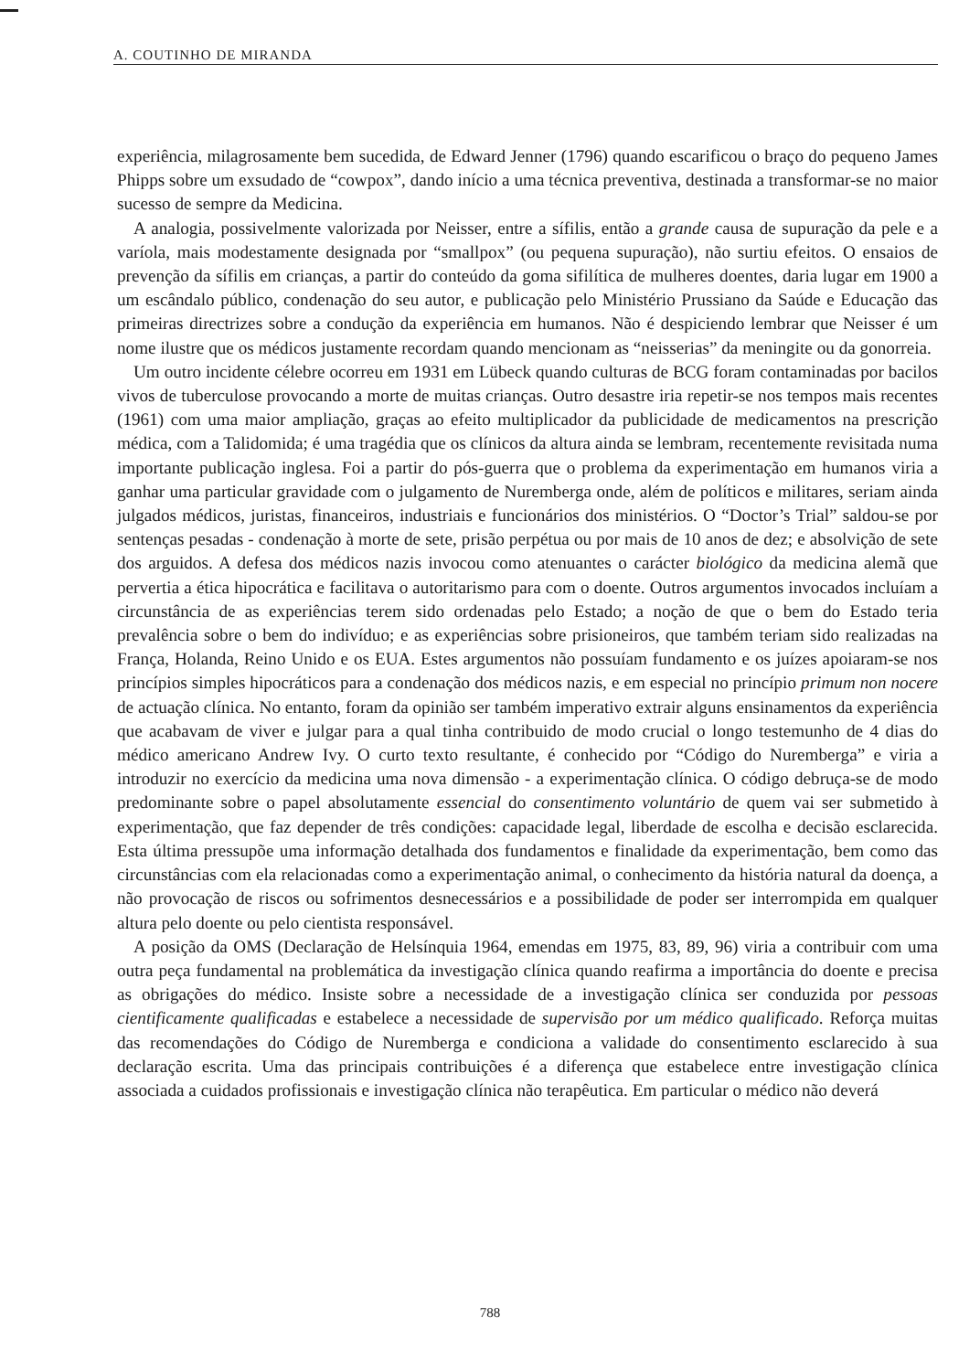A. COUTINHO DE MIRANDA
experiência, milagrosamente bem sucedida, de Edward Jenner (1796) quando escarificou o braço do pequeno James Phipps sobre um exsudado de “cowpox”, dando início a uma técnica preventiva, destinada a transformar-se no maior sucesso de sempre da Medicina.
A analogia, possivelmente valorizada por Neisser, entre a sífilis, então a grande causa de supuração da pele e a varíola, mais modestamente designada por “smallpox” (ou pequena supuração), não surtiu efeitos. O ensaios de prevenção da sífilis em crianças, a partir do conteúdo da goma sifilítica de mulheres doentes, daria lugar em 1900 a um escândalo público, condenação do seu autor, e publicação pelo Ministério Prussiano da Saúde e Educação das primeiras directrizes sobre a condução da experiência em humanos. Não é despiciendo lembrar que Neisser é um nome ilustre que os médicos justamente recordam quando mencionam as “neisserias” da meningite ou da gonorreia.
Um outro incidente célebre ocorreu em 1931 em Lübeck quando culturas de BCG foram contaminadas por bacilos vivos de tuberculose provocando a morte de muitas crianças. Outro desastre iria repetir-se nos tempos mais recentes (1961) com uma maior ampliação, graças ao efeito multiplicador da publicidade de medicamentos na prescrição médica, com a Talidomida; é uma tragédia que os clínicos da altura ainda se lembram, recentemente revisitada numa importante publicação inglesa. Foi a partir do pós-guerra que o problema da experimentação em humanos viria a ganhar uma particular gravidade com o julgamento de Nuremberga onde, além de políticos e militares, seriam ainda julgados médicos, juristas, financeiros, industriais e funcionários dos ministérios. O “Doctor’s Trial” saldou-se por sentenças pesadas - condenação à morte de sete, prisão perpétua ou por mais de 10 anos de dez; e absolvição de sete dos arguidos. A defesa dos médicos nazis invocou como atenuantes o carácter biológico da medicina alemã que pervertia a ética hipocrática e facilitava o autoritarismo para com o doente. Outros argumentos invocados incluíam a circunstância de as experiências terem sido ordenadas pelo Estado; a noção de que o bem do Estado teria prevalência sobre o bem do indivíduo; e as experiências sobre prisioneiros, que também teriam sido realizadas na França, Holanda, Reino Unido e os EUA. Estes argumentos não possuíam fundamento e os juízes apoiaram-se nos princípios simples hipocráticos para a condenação dos médicos nazis, e em especial no princípio primum non nocere de actuação clínica. No entanto, foram da opinião ser também imperativo extrair alguns ensinamentos da experiência que acabavam de viver e julgar para a qual tinha contribuido de modo crucial o longo testemunho de 4 dias do médico americano Andrew Ivy. O curto texto resultante, é conhecido por “Código do Nuremberga” e viria a introduzir no exercício da medicina uma nova dimensão - a experimentação clínica. O código debruça-se de modo predominante sobre o papel absolutamente essencial do consentimento voluntário de quem vai ser submetido à experimentação, que faz depender de três condições: capacidade legal, liberdade de escolha e decisão esclarecida. Esta última pressupõe uma informação detalhada dos fundamentos e finalidade da experimentação, bem como das circunstâncias com ela relacionadas como a experimentação animal, o conhecimento da história natural da doença, a não provocação de riscos ou sofrimentos desnecessários e a possibilidade de poder ser interrompida em qualquer altura pelo doente ou pelo cientista responsável.
A posição da OMS (Declaração de Helsínquia 1964, emendas em 1975, 83, 89, 96) viria a contribuir com uma outra peça fundamental na problemática da investigação clínica quando reafirma a importância do doente e precisa as obrigações do médico. Insiste sobre a necessidade de a investigação clínica ser conduzida por pessoas cientificamente qualificadas e estabelece a necessidade de supervisão por um médico qualificado. Reforça muitas das recomendações do Código de Nuremberga e condiciona a validade do consentimento esclarecido à sua declaração escrita. Uma das principais contribuições é a diferença que estabelece entre investigação clínica associada a cuidados profissionais e investigação clínica não terapêutica. Em particular o médico não deverá
788